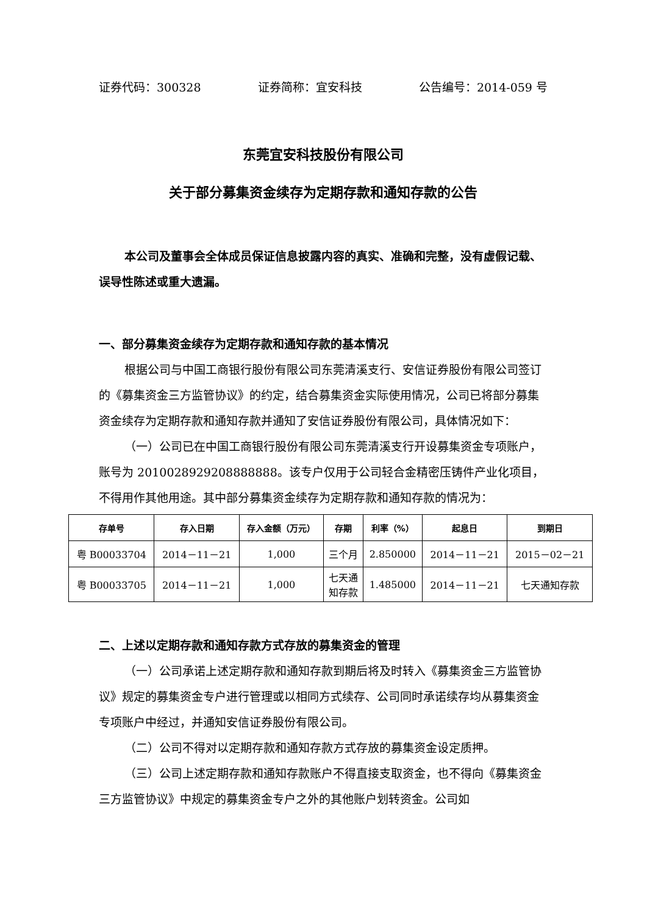证券代码：300328 证券简称：宜安科技 公告编号：2014-059 号
东莞宜安科技股份有限公司
关于部分募集资金续存为定期存款和通知存款的公告
本公司及董事会全体成员保证信息披露内容的真实、准确和完整，没有虚假记载、误导性陈述或重大遗漏。
一、部分募集资金续存为定期存款和通知存款的基本情况
根据公司与中国工商银行股份有限公司东莞清溪支行、安信证券股份有限公司签订的《募集资金三方监管协议》的约定，结合募集资金实际使用情况，公司已将部分募集资金续存为定期存款和通知存款并通知了安信证券股份有限公司，具体情况如下：
（一）公司已在中国工商银行股份有限公司东莞清溪支行开设募集资金专项账户，账号为 2010028929208888888。该专户仅用于公司轻合金精密压铸件产业化项目，不得用作其他用途。其中部分募集资金续存为定期存款和通知存款的情况为：
| 存单号 | 存入日期 | 存入金额（万元） | 存期 | 利率（%） | 起息日 | 到期日 |
| --- | --- | --- | --- | --- | --- | --- |
| 粤 B00033704 | 2014－11－21 | 1,000 | 三个月 | 2.850000 | 2014－11－21 | 2015－02－21 |
| 粤 B00033705 | 2014－11－21 | 1,000 | 七天通 知存款 | 1.485000 | 2014－11－21 | 七天通知存款 |
二、上述以定期存款和通知存款方式存放的募集资金的管理
（一）公司承诺上述定期存款和通知存款到期后将及时转入《募集资金三方监管协议》规定的募集资金专户进行管理或以相同方式续存、公司同时承诺续存均从募集资金专项账户中经过，并通知安信证券股份有限公司。
（二）公司不得对以定期存款和通知存款方式存放的募集资金设定质押。
（三）公司上述定期存款和通知存款账户不得直接支取资金，也不得向《募集资金三方监管协议》中规定的募集资金专户之外的其他账户划转资金。公司如